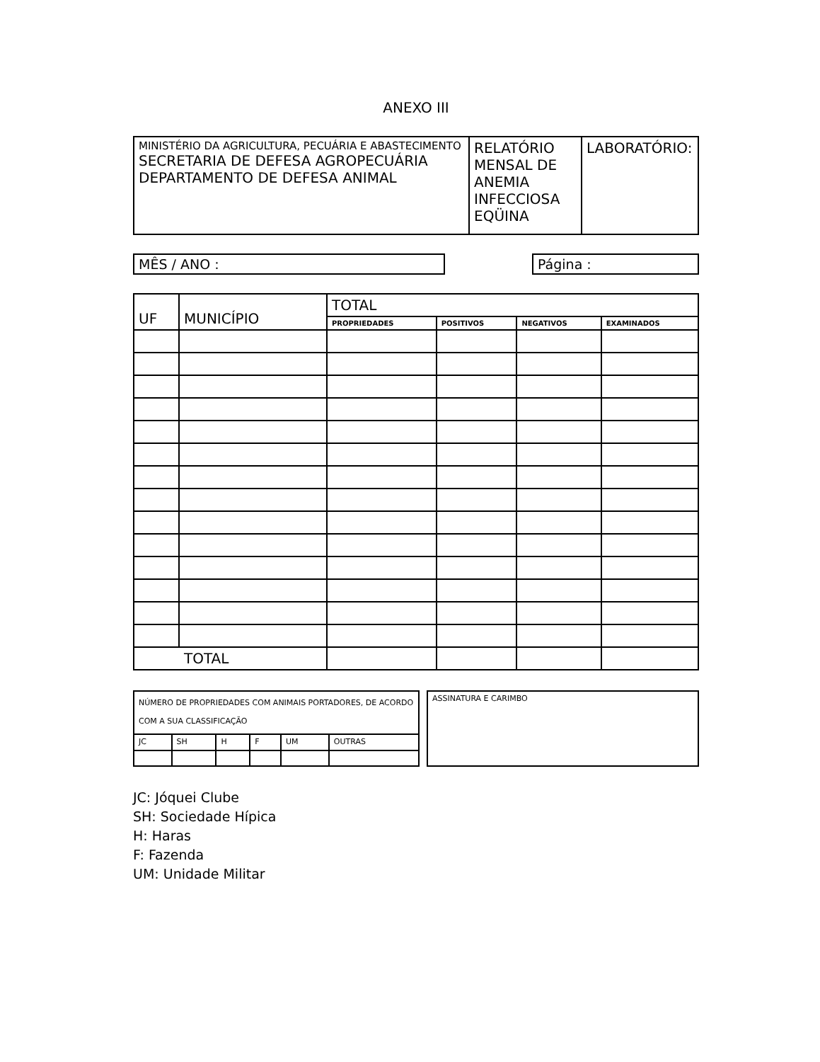ANEXO III
| MINISTÉRIO DA AGRICULTURA, PECUÁRIA E ABASTECIMENTO SECRETARIA DE DEFESA AGROPECUÁRIA DEPARTAMENTO DE DEFESA ANIMAL | RELATÓRIO MENSAL DE ANEMIA INFECCIOSA EQÜINA | LABORATÓRIO: |
MÊS / ANO : Página :
| UF | MUNICÍPIO | TOTAL | | | |
| --- | --- | --- | --- | --- | --- |
| | | PROPRIEDADES | POSITIVOS | NEGATIVOS | EXAMINADOS |
| TOTAL | | | | | |
| NÚMERO DE PROPRIEDADES COM ANIMAIS PORTADORES, DE ACORDO COM A SUA CLASSIFICAÇÃO | | | | | |
| JC | SH | H | F | UM | OUTRAS |
| ASSINATURA E CARIMBO |
JC: Jóquei Clube
SH: Sociedade Hípica
H: Haras
F: Fazenda
UM: Unidade Militar